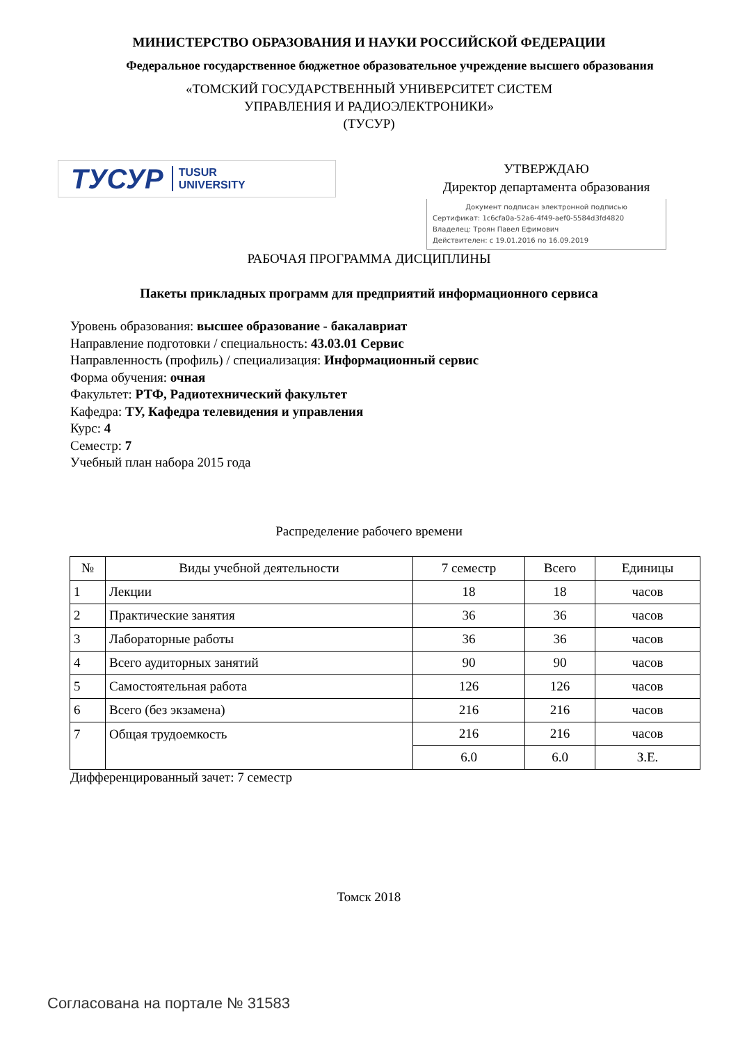МИНИСТЕРСТВО ОБРАЗОВАНИЯ И НАУКИ РОССИЙСКОЙ ФЕДЕРАЦИИ
Федеральное государственное бюджетное образовательное учреждение высшего образования
«ТОМСКИЙ ГОСУДАРСТВЕННЫЙ УНИВЕРСИТЕТ СИСТЕМ
УПРАВЛЕНИЯ И РАДИОЭЛЕКТРОНИКИ»
(ТУСУР)
ТУСУР TUSUR
UNIVERSITY
УТВЕРЖДАЮ
Директор департамента образования
Документ подписан электронной подписью
Сертификат: 1c6cfa0a-52a6-4f49-aef0-5584d3fd4820
Владелец: Троян Павел Ефимович
Действителен: с 19.01.2016 по 16.09.2019
РАБОЧАЯ ПРОГРАММА ДИСЦИПЛИНЫ
Пакеты прикладных программ для предприятий информационного сервиса
Уровень образования: высшее образование - бакалавриат
Направление подготовки / специальность: 43.03.01 Сервис
Направленность (профиль) / специализация: Информационный сервис
Форма обучения: очная
Факультет: РТФ, Радиотехнический факультет
Кафедра: ТУ, Кафедра телевидения и управления
Курс: 4
Семестр: 7
Учебный план набора 2015 года
Распределение рабочего времени
| № | Виды учебной деятельности | 7 семестр | Всего | Единицы |
| --- | --- | --- | --- | --- |
| 1 | Лекции | 18 | 18 | часов |
| 2 | Практические занятия | 36 | 36 | часов |
| 3 | Лабораторные работы | 36 | 36 | часов |
| 4 | Всего аудиторных занятий | 90 | 90 | часов |
| 5 | Самостоятельная работа | 126 | 126 | часов |
| 6 | Всего (без экзамена) | 216 | 216 | часов |
| 7 | Общая трудоемкость | 216 | 216 | часов |
| | | 6.0 | 6.0 | З.Е. |
Дифференцированный зачет: 7 семестр
Томск 2018
Согласована на портале № 31583